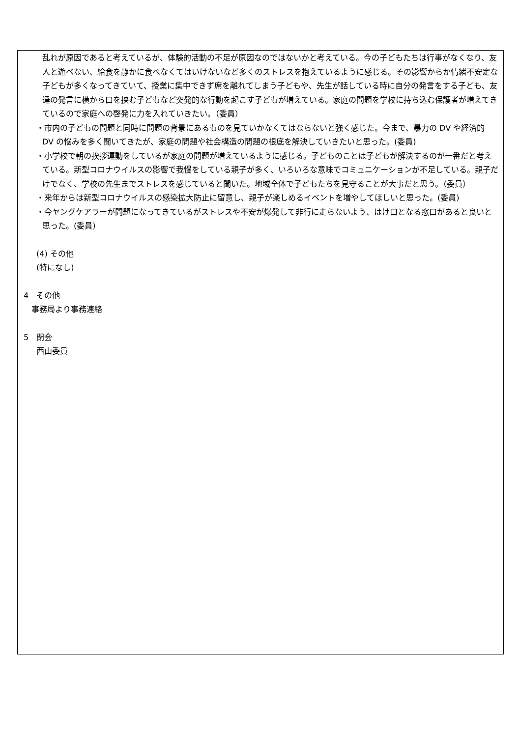乱れが原因であると考えているが、体験的活動の不足が原因なのではないかと考えている。今の子どもたちは行事がなくなり、友人と遊べない、給食を静かに食べなくてはいけないなど多くのストレスを抱えているように感じる。その影響からか情緒不安定な子どもが多くなってきていて、授業に集中できず席を離れてしまう子どもや、先生が話している時に自分の発言をする子ども、友達の発言に横から口を挟む子どもなど突発的な行動を起こす子どもが増えている。家庭の問題を学校に持ち込む保護者が増えてきているので家庭への啓発に力を入れていきたい。（委員）
・市内の子どもの問題と同時に問題の背景にあるものを見ていかなくてはならないと強く感じた。今まで、暴力の DV や経済的 DV の悩みを多く聞いてきたが、家庭の問題や社会構造の問題の根底を解決していきたいと思った。(委員)
・小学校で朝の挨拶運動をしているが家庭の問題が増えているように感じる。子どものことは子どもが解決するのが一番だと考えている。新型コロナウイルスの影響で我慢をしている親子が多く、いろいろな意味でコミュニケーションが不足している。親子だけでなく、学校の先生までストレスを感じていると聞いた。地域全体で子どもたちを見守ることが大事だと思う。（委員）
・来年からは新型コロナウイルスの感染拡大防止に留意し、親子が楽しめるイベントを増やしてほしいと思った。(委員)
・今ヤングケアラーが問題になってきているがストレスや不安が爆発して非行に走らないよう、はけ口となる窓口があると良いと思った。(委員)
(4) その他
(特になし)
4　その他
事務局より事務連絡
5　閉会
西山委員